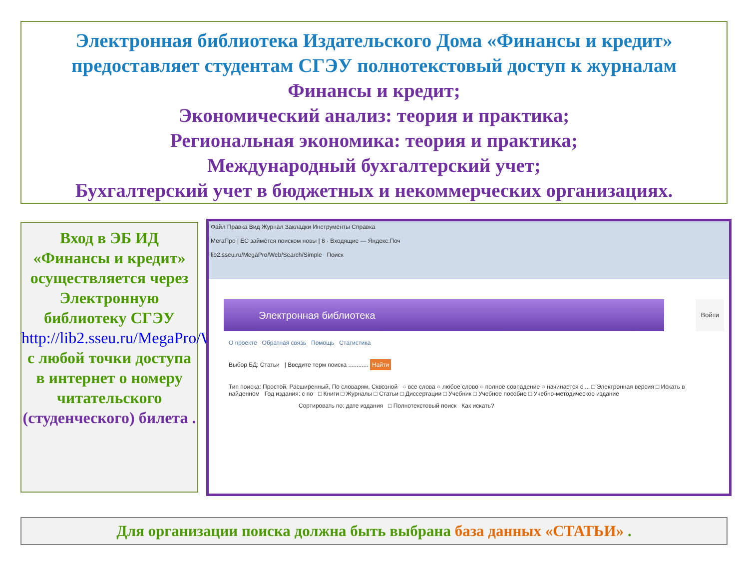Электронная библиотека Издательского Дома «Финансы и кредит»
предоставляет студентам СГЭУ полнотекстовый доступ к журналам
Финансы и кредит;
Экономический анализ: теория и практика;
Региональная экономика: теория и практика;
Международный бухгалтерский учет;
Бухгалтерский учет в бюджетных и некоммерческих организациях.
Вход в ЭБ ИД «Финансы и кредит» осуществляется через Электронную библиотеку СГЭУ http://lib2.sseu.ru/MegaPro/Web
с любой точки доступа
в интернет о номеру читательского (студенческого) билета .
Файл Правка Вид Журнал Закладки Инструменты Справка
МегаПро | ЕС займётся поиском новы | 8 · Входящие — Яндекс.Поч
lib2.sseu.ru/MegaPro/Web/Search/Simple Поиск
Электронная библиотека Войти
О проекте Обратная связь Помощь Статистика
Выбор БД: Статьи | Введите терм поиска ............ Найти
Тип поиска: Простой, Расширенный, По словарям, Сквозной ○ все слова ○ любое слово ○ полное совпадение ○ начинается с ... □ Электронная версия □ Искать в найденном Год издания: с по □ Книги □ Журналы □ Статьи □ Диссертации □ Учебник □ Учебное пособие □ Учебно-методическое издание
Сортировать по: дате издания □ Полнотекстовый поиск Как искать?
Для организации поиска должна быть выбрана база данных «СТАТЬИ» .